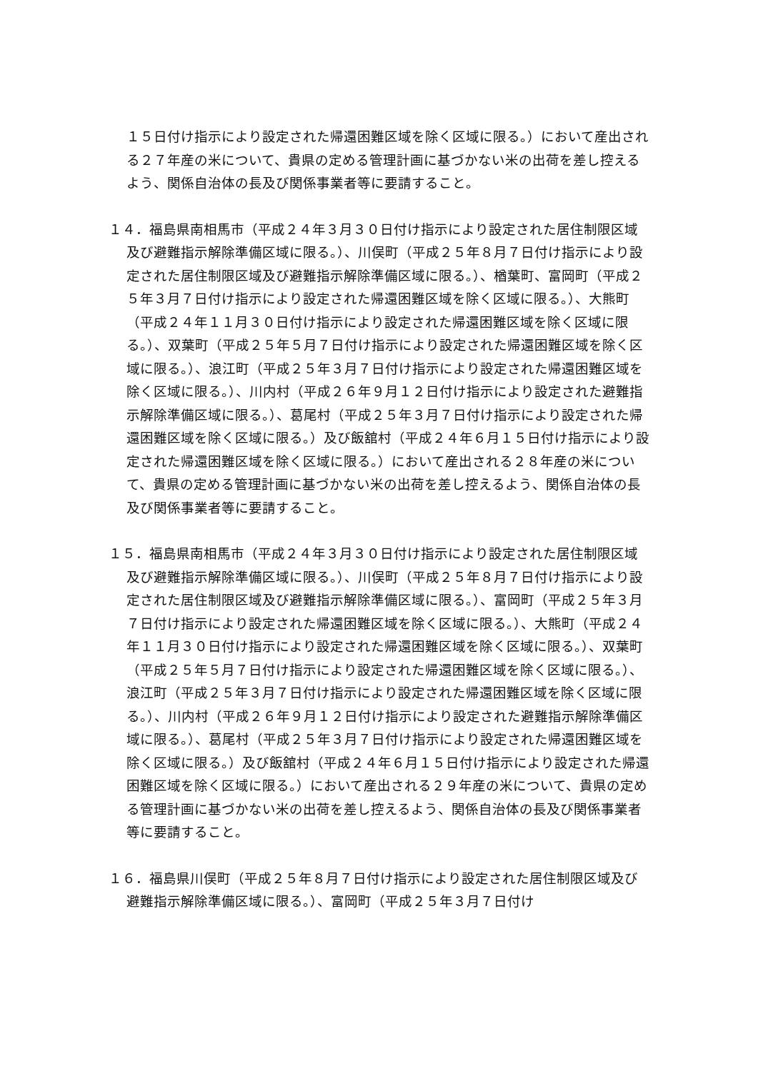１５日付け指示により設定された帰還困難区域を除く区域に限る。）において産出される２７年産の米について、貴県の定める管理計画に基づかない米の出荷を差し控えるよう、関係自治体の長及び関係事業者等に要請すること。
１４．福島県南相馬市（平成２４年３月３０日付け指示により設定された居住制限区域及び避難指示解除準備区域に限る。）、川俣町（平成２５年８月７日付け指示により設定された居住制限区域及び避難指示解除準備区域に限る。）、楢葉町、富岡町（平成２５年３月７日付け指示により設定された帰還困難区域を除く区域に限る。）、大熊町（平成２４年１１月３０日付け指示により設定された帰還困難区域を除く区域に限る。）、双葉町（平成２５年５月７日付け指示により設定された帰還困難区域を除く区域に限る。）、浪江町（平成２５年３月７日付け指示により設定された帰還困難区域を除く区域に限る。）、川内村（平成２６年９月１２日付け指示により設定された避難指示解除準備区域に限る。）、葛尾村（平成２５年３月７日付け指示により設定された帰還困難区域を除く区域に限る。）及び飯舘村（平成２４年６月１５日付け指示により設定された帰還困難区域を除く区域に限る。）において産出される２８年産の米について、貴県の定める管理計画に基づかない米の出荷を差し控えるよう、関係自治体の長及び関係事業者等に要請すること。
１５．福島県南相馬市（平成２４年３月３０日付け指示により設定された居住制限区域及び避難指示解除準備区域に限る。）、川俣町（平成２５年８月７日付け指示により設定された居住制限区域及び避難指示解除準備区域に限る。）、富岡町（平成２５年３月７日付け指示により設定された帰還困難区域を除く区域に限る。）、大熊町（平成２４年１１月３０日付け指示により設定された帰還困難区域を除く区域に限る。）、双葉町（平成２５年５月７日付け指示により設定された帰還困難区域を除く区域に限る。）、浪江町（平成２５年３月７日付け指示により設定された帰還困難区域を除く区域に限る。）、川内村（平成２６年９月１２日付け指示により設定された避難指示解除準備区域に限る。）、葛尾村（平成２５年３月７日付け指示により設定された帰還困難区域を除く区域に限る。）及び飯舘村（平成２４年６月１５日付け指示により設定された帰還困難区域を除く区域に限る。）において産出される２９年産の米について、貴県の定める管理計画に基づかない米の出荷を差し控えるよう、関係自治体の長及び関係事業者等に要請すること。
１６．福島県川俣町（平成２５年８月７日付け指示により設定された居住制限区域及び避難指示解除準備区域に限る。）、富岡町（平成２５年３月７日付け